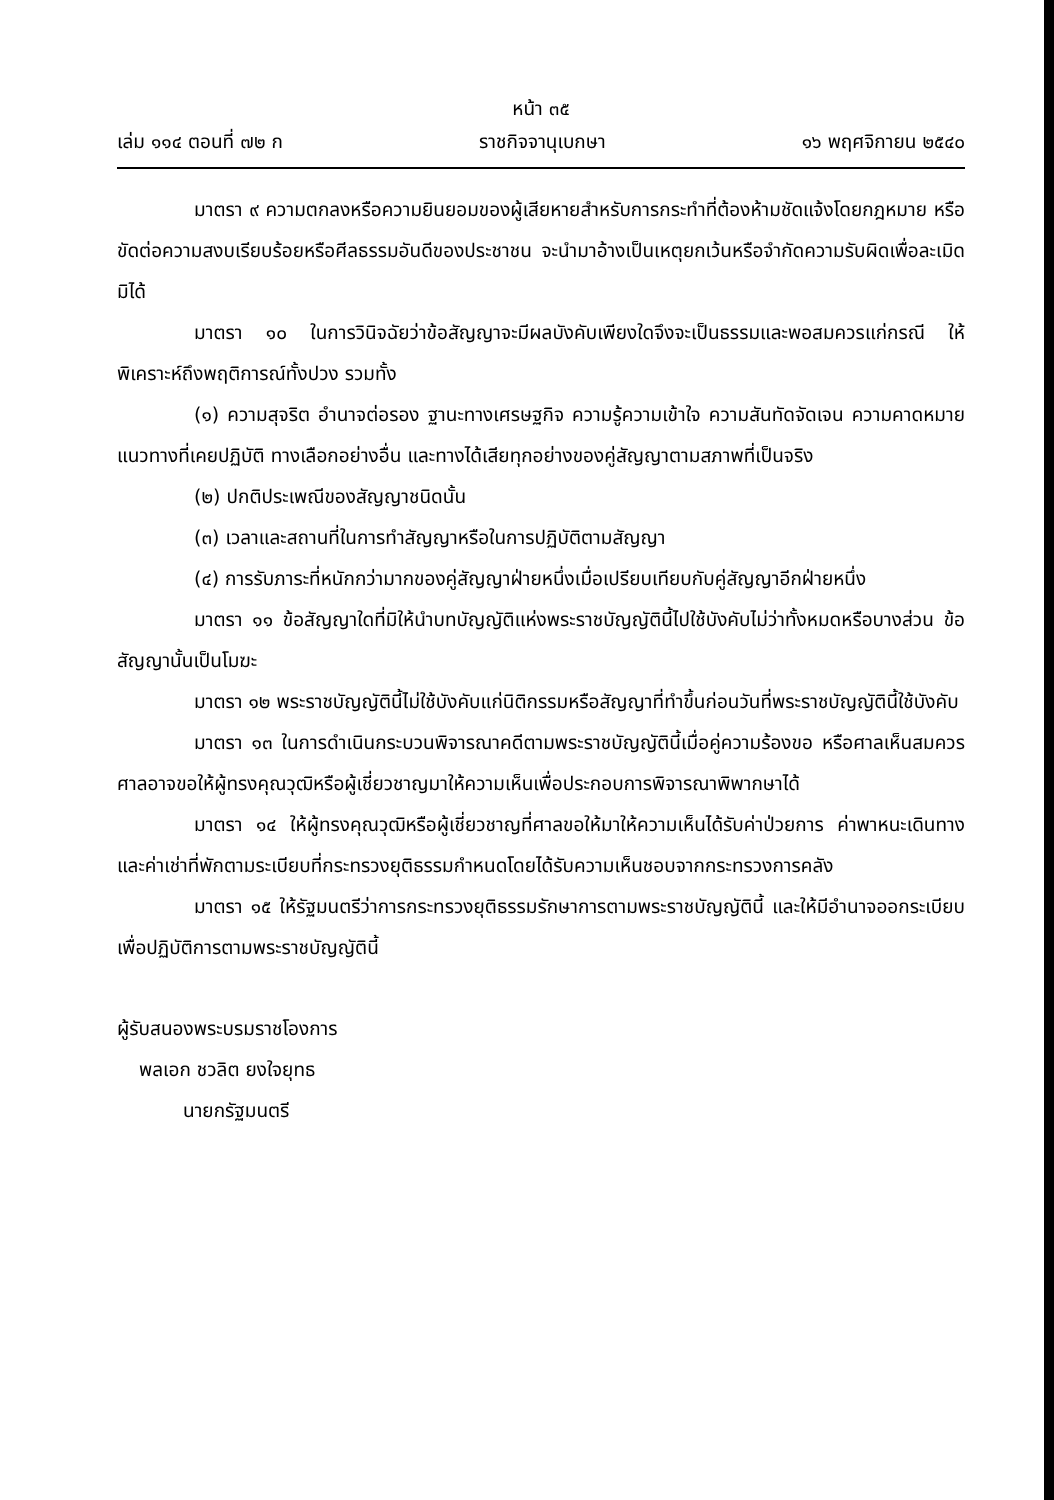หน้า ๓๕
เล่ม ๑๑๔ ตอนที่ ๗๒ ก ราชกิจจานุเบกษา ๑๖ พฤศจิกายน ๒๕๔๐
มาตรา ๙ ความตกลงหรือความยินยอมของผู้เสียหายสำหรับการกระทำที่ต้องห้ามชัดแจ้งโดยกฎหมาย หรือขัดต่อความสงบเรียบร้อยหรือศีลธรรมอันดีของประชาชน จะนำมาอ้างเป็นเหตุยกเว้นหรือจำกัดความรับผิดเพื่อละเมิดมิได้
มาตรา ๑๐ ในการวินิจฉัยว่าข้อสัญญาจะมีผลบังคับเพียงใดจึงจะเป็นธรรมและพอสมควรแก่กรณี ให้พิเคราะห์ถึงพฤติการณ์ทั้งปวง รวมทั้ง
(๑) ความสุจริต อำนาจต่อรอง ฐานะทางเศรษฐกิจ ความรู้ความเข้าใจ ความสันทัดจัดเจน ความคาดหมาย แนวทางที่เคยปฏิบัติ ทางเลือกอย่างอื่น และทางได้เสียทุกอย่างของคู่สัญญาตามสภาพที่เป็นจริง
(๒) ปกติประเพณีของสัญญาชนิดนั้น
(๓) เวลาและสถานที่ในการทำสัญญาหรือในการปฏิบัติตามสัญญา
(๔) การรับภาระที่หนักกว่ามากของคู่สัญญาฝ่ายหนึ่งเมื่อเปรียบเทียบกับคู่สัญญาอีกฝ่ายหนึ่ง
มาตรา ๑๑ ข้อสัญญาใดที่มิให้นำบทบัญญัติแห่งพระราชบัญญัตินี้ไปใช้บังคับไม่ว่าทั้งหมดหรือบางส่วน ข้อสัญญานั้นเป็นโมฆะ
มาตรา ๑๒ พระราชบัญญัตินี้ไม่ใช้บังคับแก่นิติกรรมหรือสัญญาที่ทำขึ้นก่อนวันที่พระราชบัญญัตินี้ใช้บังคับ
มาตรา ๑๓ ในการดำเนินกระบวนพิจารณาคดีตามพระราชบัญญัตินี้เมื่อคู่ความร้องขอ หรือศาลเห็นสมควร ศาลอาจขอให้ผู้ทรงคุณวุฒิหรือผู้เชี่ยวชาญมาให้ความเห็นเพื่อประกอบการพิจารณาพิพากษาได้
มาตรา ๑๔ ให้ผู้ทรงคุณวุฒิหรือผู้เชี่ยวชาญที่ศาลขอให้มาให้ความเห็นได้รับค่าป่วยการ ค่าพาหนะเดินทาง และค่าเช่าที่พักตามระเบียบที่กระทรวงยุติธรรมกำหนดโดยได้รับความเห็นชอบจากกระทรวงการคลัง
มาตรา ๑๕ ให้รัฐมนตรีว่าการกระทรวงยุติธรรมรักษาการตามพระราชบัญญัตินี้ และให้มีอำนาจออกระเบียบเพื่อปฏิบัติการตามพระราชบัญญัตินี้
ผู้รับสนองพระบรมราชโองการ
พลเอก ชวลิต ยงใจยุทธ
นายกรัฐมนตรี